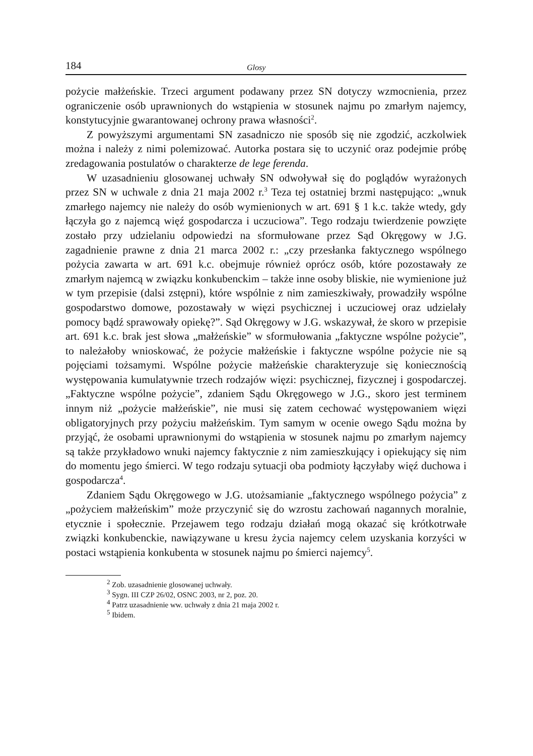184 Glosy
pożycie małżeńskie. Trzeci argument podawany przez SN dotyczy wzmocnienia, przez ograniczenie osób uprawnionych do wstąpienia w stosunek najmu po zmarłym najemcy, konstytucyjnie gwarantowanej ochrony prawa własności<sup>2</sup>.
Z powyższymi argumentami SN zasadniczo nie sposób się nie zgodzić, aczkolwiek można i należy z nimi polemizować. Autorka postara się to uczynić oraz podejmie próbę zredagowania postulatów o charakterze de lege ferenda.
W uzasadnieniu glosowanej uchwały SN odwoływał się do poglądów wyrażonych przez SN w uchwale z dnia 21 maja 2002 r.<sup>3</sup> Teza tej ostatniej brzmi następująco: „wnuk zmarłego najemcy nie należy do osób wymienionych w art. 691 § 1 k.c. także wtedy, gdy łączyła go z najemcą więź gospodarcza i uczuciowa”. Tego rodzaju twierdzenie powzięte zostało przy udzielaniu odpowiedzi na sformułowane przez Sąd Okręgowy w J.G. zagadnienie prawne z dnia 21 marca 2002 r.: „czy przesłanka faktycznego wspólnego pożycia zawarta w art. 691 k.c. obejmuje również oprócz osób, które pozostawały ze zmarłym najemcą w związku konkubenckim – także inne osoby bliskie, nie wymienione już w tym przepisie (dalsi zstępni), które wspólnie z nim zamieszkiwały, prowadziły wspólne gospodarstwo domowe, pozostawały w więzi psychicznej i uczuciowej oraz udzielały pomocy bądź sprawowały opiekę?”. Sąd Okręgowy w J.G. wskazywał, że skoro w przepisie art. 691 k.c. brak jest słowa „małżeńskie” w sformułowania „faktyczne wspólne pożycie”, to należałoby wnioskować, że pożycie małżeńskie i faktyczne wspólne pożycie nie są pojęciami tożsamymi. Wspólne pożycie małżeńskie charakteryzuje się koniecznością występowania kumulatywnie trzech rodzajów więzi: psychicznej, fizycznej i gospodarczej. „Faktyczne wspólne pożycie”, zdaniem Sądu Okręgowego w J.G., skoro jest terminem innym niż „pożycie małżeńskie”, nie musi się zatem cechować występowaniem więzi obligatoryjnych przy pożyciu małżeńskim. Tym samym w ocenie owego Sądu można by przyjąć, że osobami uprawnionymi do wstąpienia w stosunek najmu po zmarłym najemcy są także przykładowo wnuki najemcy faktycznie z nim zamieszkujący i opiekujący się nim do momentu jego śmierci. W tego rodzaju sytuacji oba podmioty łączyłaby więź duchowa i gospodarcza<sup>4</sup>.
Zdaniem Sądu Okręgowego w J.G. utożsamianie „faktycznego wspólnego pożycia” z „pożyciem małżeńskim” może przyczynić się do wzrostu zachowań nagannych moralnie, etycznie i społecznie. Przejawem tego rodzaju działań mogą okazać się krótkotrwałe związki konkubenckie, nawiązywane u kresu życia najemcy celem uzyskania korzyści w postaci wstąpienia konkubenta w stosunek najmu po śmierci najemcy<sup>5</sup>.
<sup>2</sup> Zob. uzasadnienie glosowanej uchwały.
<sup>3</sup> Sygn. III CZP 26/02, OSNC 2003, nr 2, poz. 20.
<sup>4</sup> Patrz uzasadnienie ww. uchwały z dnia 21 maja 2002 r.
<sup>5</sup> Ibidem.